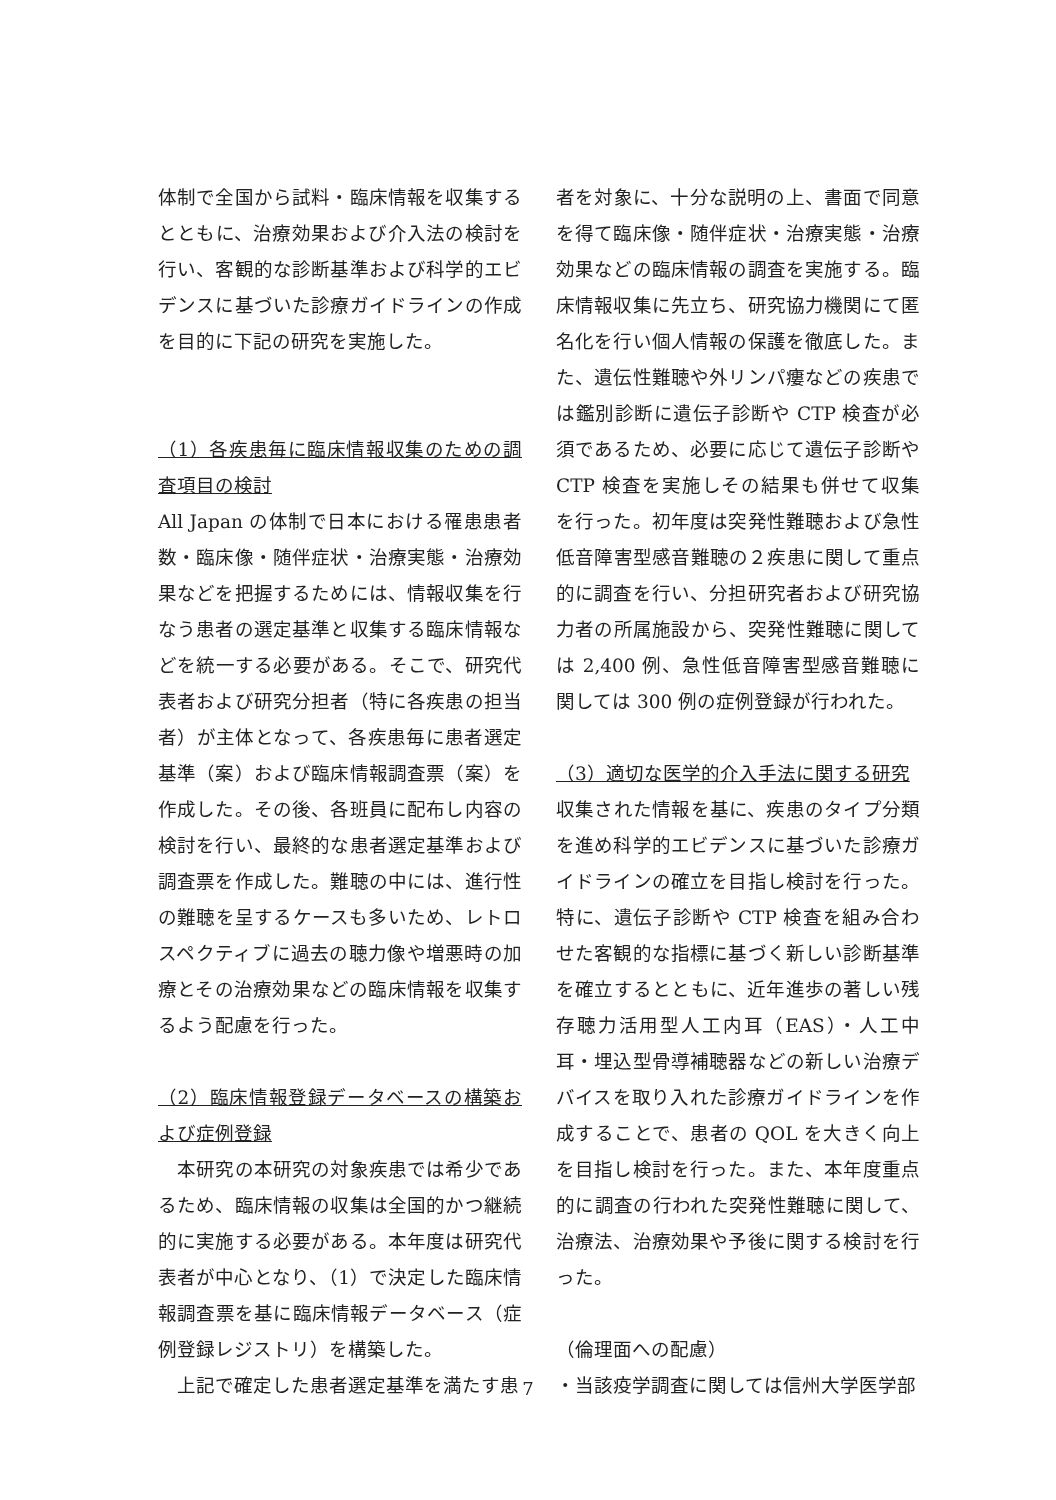体制で全国から試料・臨床情報を収集するとともに、治療効果および介入法の検討を行い、客観的な診断基準および科学的エビデンスに基づいた診療ガイドラインの作成を目的に下記の研究を実施した。
（1）各疾患毎に臨床情報収集のための調査項目の検討
All Japan の体制で日本における罹患患者数・臨床像・随伴症状・治療実態・治療効果などを把握するためには、情報収集を行なう患者の選定基準と収集する臨床情報などを統一する必要がある。そこで、研究代表者および研究分担者（特に各疾患の担当者）が主体となって、各疾患毎に患者選定基準（案）および臨床情報調査票（案）を作成した。その後、各班員に配布し内容の検討を行い、最終的な患者選定基準および調査票を作成した。難聴の中には、進行性の難聴を呈するケースも多いため、レトロスペクティブに過去の聴力像や増悪時の加療とその治療効果などの臨床情報を収集するよう配慮を行った。
（2）臨床情報登録データベースの構築および症例登録
　本研究の本研究の対象疾患では希少であるため、臨床情報の収集は全国的かつ継続的に実施する必要がある。本年度は研究代表者が中心となり、（1）で決定した臨床情報調査票を基に臨床情報データベース（症例登録レジストリ）を構築した。
　上記で確定した患者選定基準を満たす患
者を対象に、十分な説明の上、書面で同意を得て臨床像・随伴症状・治療実態・治療効果などの臨床情報の調査を実施する。臨床情報収集に先立ち、研究協力機関にて匿名化を行い個人情報の保護を徹底した。また、遺伝性難聴や外リンパ瘻などの疾患では鑑別診断に遺伝子診断や CTP 検査が必須であるため、必要に応じて遺伝子診断や CTP 検査を実施しその結果も併せて収集を行った。初年度は突発性難聴および急性低音障害型感音難聴の２疾患に関して重点的に調査を行い、分担研究者および研究協力者の所属施設から、突発性難聴に関しては 2,400 例、急性低音障害型感音難聴に関しては 300 例の症例登録が行われた。
（3）適切な医学的介入手法に関する研究
収集された情報を基に、疾患のタイプ分類を進め科学的エビデンスに基づいた診療ガイドラインの確立を目指し検討を行った。特に、遺伝子診断や CTP 検査を組み合わせた客観的な指標に基づく新しい診断基準を確立するとともに、近年進歩の著しい残存聴力活用型人工内耳（EAS）・人工中耳・埋込型骨導補聴器などの新しい治療デバイスを取り入れた診療ガイドラインを作成することで、患者の QOL を大きく向上を目指し検討を行った。また、本年度重点的に調査の行われた突発性難聴に関して、治療法、治療効果や予後に関する検討を行った。
（倫理面への配慮）
・当該疫学調査に関しては信州大学医学部
7